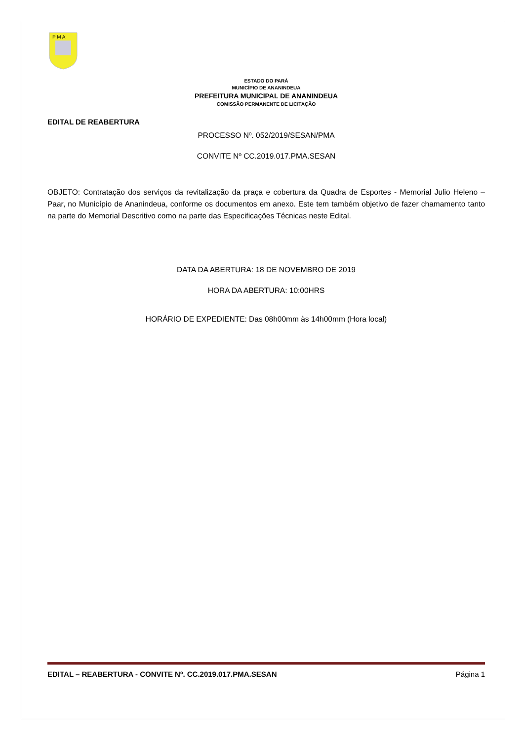P M A
ESTADO DO PARÁ
MUNICÍPIO DE ANANINDEUA
PREFEITURA MUNICIPAL DE ANANINDEUA
COMISSÃO PERMANENTE DE LICITAÇÃO
EDITAL DE REABERTURA
PROCESSO Nº. 052/2019/SESAN/PMA
CONVITE Nº CC.2019.017.PMA.SESAN
OBJETO: Contratação dos serviços da revitalização da praça e cobertura da Quadra de Esportes - Memorial Julio Heleno – Paar, no Município de Ananindeua, conforme os documentos em anexo. Este tem também objetivo de fazer chamamento tanto na parte do Memorial Descritivo como na parte das Especificações Técnicas neste Edital.
DATA DA ABERTURA: 18 DE NOVEMBRO DE 2019
HORA DA ABERTURA: 10:00HRS
HORÁRIO DE EXPEDIENTE: Das 08h00mm às 14h00mm (Hora local)
EDITAL – REABERTURA - CONVITE Nº. CC.2019.017.PMA.SESAN Página 1